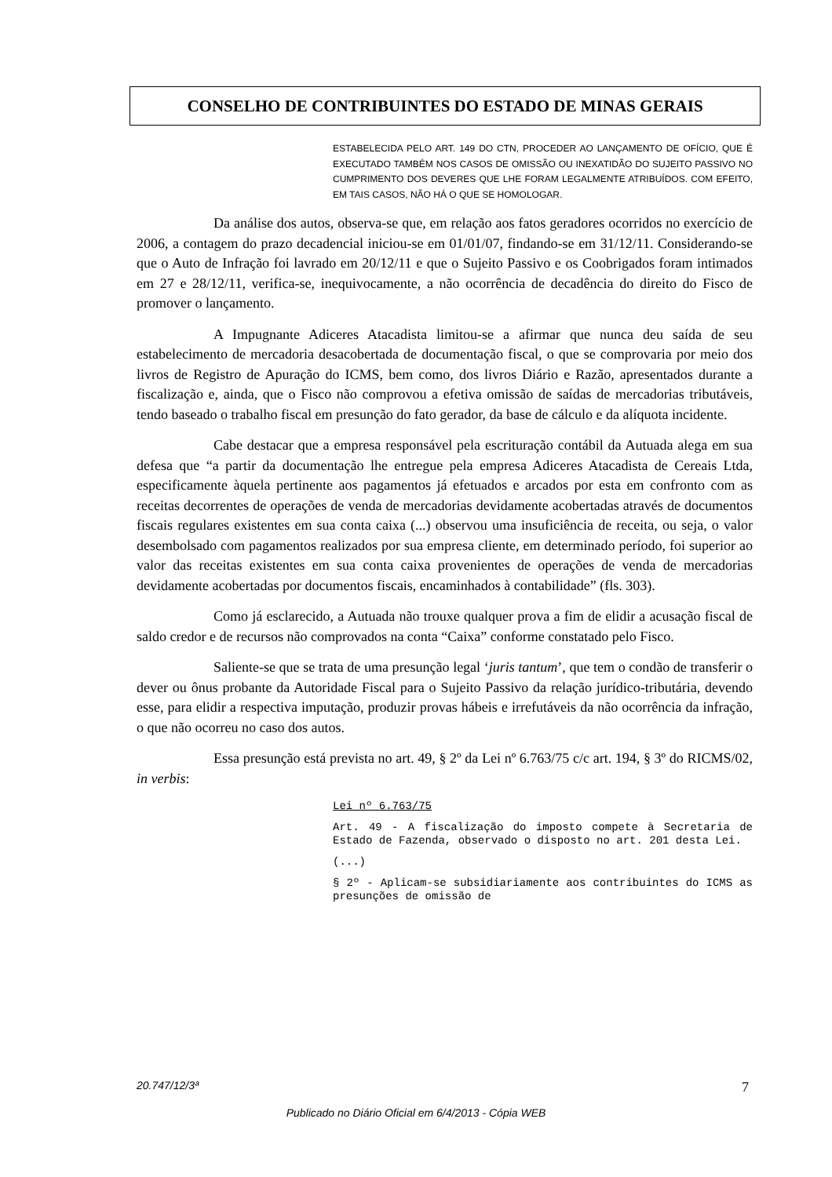CONSELHO DE CONTRIBUINTES DO ESTADO DE MINAS GERAIS
ESTABELECIDA PELO ART. 149 DO CTN, PROCEDER AO LANÇAMENTO DE OFÍCIO, QUE É EXECUTADO TAMBÉM NOS CASOS DE OMISSÃO OU INEXATIDÃO DO SUJEITO PASSIVO NO CUMPRIMENTO DOS DEVERES QUE LHE FORAM LEGALMENTE ATRIBUÍDOS. COM EFEITO, EM TAIS CASOS, NÃO HÁ O QUE SE HOMOLOGAR.
Da análise dos autos, observa-se que, em relação aos fatos geradores ocorridos no exercício de 2006, a contagem do prazo decadencial iniciou-se em 01/01/07, findando-se em 31/12/11. Considerando-se que o Auto de Infração foi lavrado em 20/12/11 e que o Sujeito Passivo e os Coobrigados foram intimados em 27 e 28/12/11, verifica-se, inequivocamente, a não ocorrência de decadência do direito do Fisco de promover o lançamento.
A Impugnante Adiceres Atacadista limitou-se a afirmar que nunca deu saída de seu estabelecimento de mercadoria desacobertada de documentação fiscal, o que se comprovaria por meio dos livros de Registro de Apuração do ICMS, bem como, dos livros Diário e Razão, apresentados durante a fiscalização e, ainda, que o Fisco não comprovou a efetiva omissão de saídas de mercadorias tributáveis, tendo baseado o trabalho fiscal em presunção do fato gerador, da base de cálculo e da alíquota incidente.
Cabe destacar que a empresa responsável pela escrituração contábil da Autuada alega em sua defesa que “a partir da documentação lhe entregue pela empresa Adiceres Atacadista de Cereais Ltda, especificamente àquela pertinente aos pagamentos já efetuados e arcados por esta em confronto com as receitas decorrentes de operações de venda de mercadorias devidamente acobertadas através de documentos fiscais regulares existentes em sua conta caixa (...) observou uma insuficiência de receita, ou seja, o valor desembolsado com pagamentos realizados por sua empresa cliente, em determinado período, foi superior ao valor das receitas existentes em sua conta caixa provenientes de operações de venda de mercadorias devidamente acobertadas por documentos fiscais, encaminhados à contabilidade” (fls. 303).
Como já esclarecido, a Autuada não trouxe qualquer prova a fim de elidir a acusação fiscal de saldo credor e de recursos não comprovados na conta “Caixa” conforme constatado pelo Fisco.
Saliente-se que se trata de uma presunção legal ‘juris tantum’, que tem o condão de transferir o dever ou ônus probante da Autoridade Fiscal para o Sujeito Passivo da relação jurídico-tributária, devendo esse, para elidir a respectiva imputação, produzir provas hábeis e irrefutáveis da não ocorrência da infração, o que não ocorreu no caso dos autos.
Essa presunção está prevista no art. 49, § 2º da Lei nº 6.763/75 c/c art. 194, § 3º do RICMS/02, in verbis:
Lei nº 6.763/75
Art. 49 - A fiscalização do imposto compete à Secretaria de Estado de Fazenda, observado o disposto no art. 201 desta Lei.
(...)
§ 2º - Aplicam-se subsidiariamente aos contribuintes do ICMS as presunções de omissão de
20.747/12/3ª 7
Publicado no Diário Oficial em 6/4/2013 - Cópia WEB